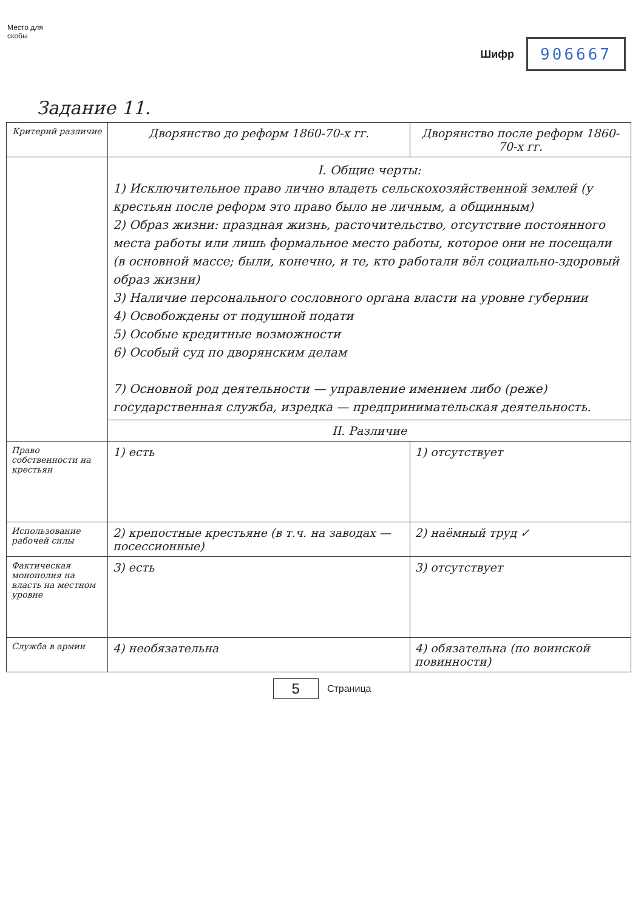Место для скобы
Шифр 906667
Задание 11.
| Критерий различие | Дворянство до реформ 1860-70-х гг. | Дворянство после реформ 1860-70-х гг. |
| --- | --- | --- |
| | I. Общие черты: 1) Исключительное право лично владеть сельскохозяйственной землей (у крестьян после реформ это право было не личным, а общинным) 2) Образ жизни: праздная жизнь, расточительство, отсутствие постоянного места работы или лишь формальное место работы, которое они не посещали (в основной массе; были, конечно, и те, кто работали вёл социально-здоровый образ жизни) 3) Наличие персонального сословного органа власти на уровне губернии 4) Освобождены от подушной подати 5) Особые кредитные возможности 6) Особый суд по дворянским делам 7) Основной род деятельности — управление имением либо (реже) государственная служба, изредка — предпринимательская деятельность. | |
| | II. Различие | |
| Право собственности на крестьян | 1) есть | 1) отсутствует |
| Использование рабочей силы | 2) крепостные крестьяне (в т.ч. на заводах — посессионные) | 2) наёмный труд ✓ |
| Фактическая монополия на власть на местном уровне | 3) есть | 3) отсутствует |
| Служба в армии | 4) необязательна | 4) обязательна (по воинской повинности) |
5 Страница